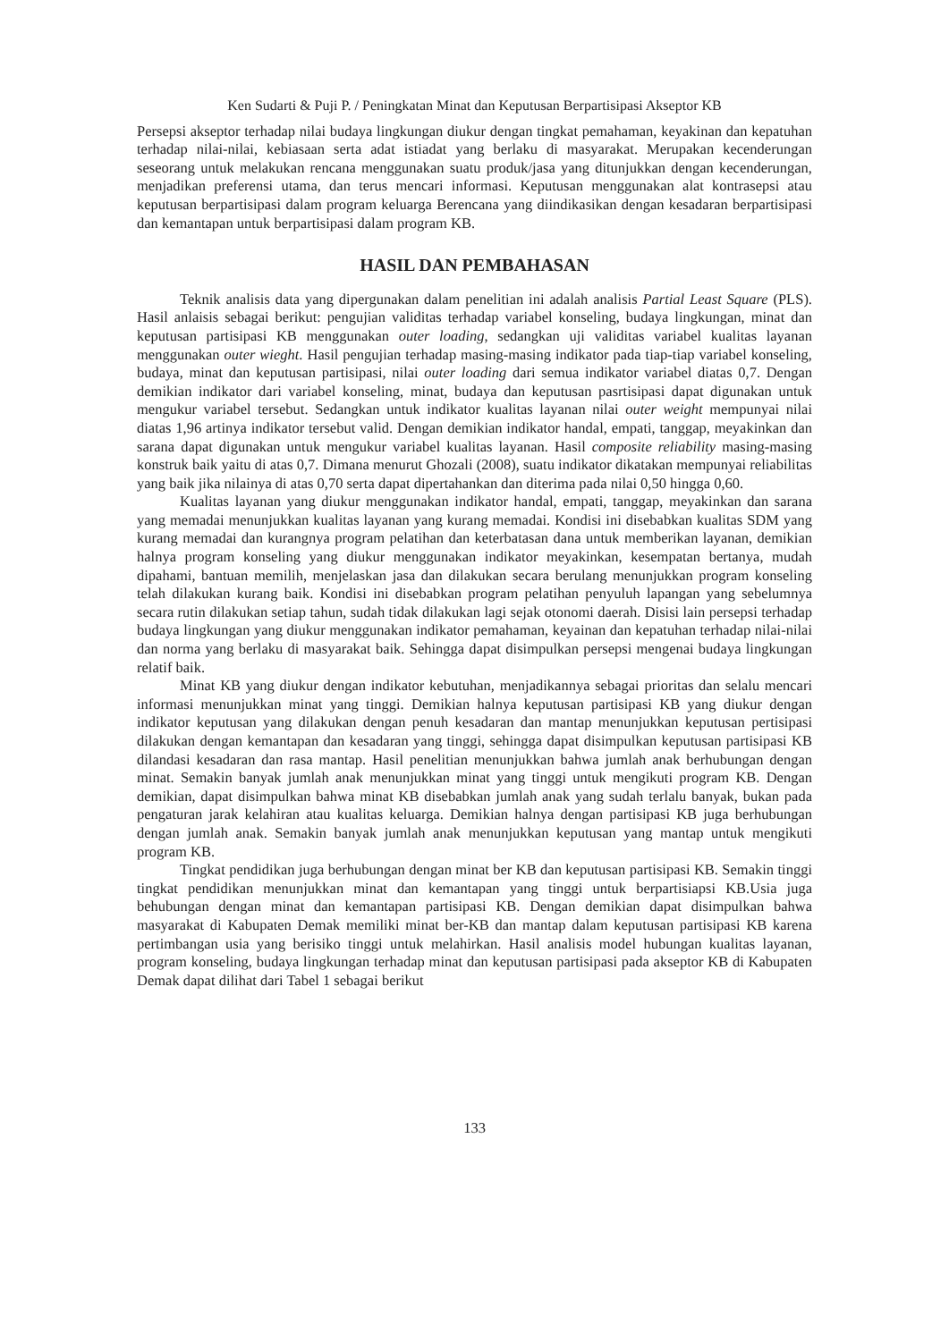Ken Sudarti & Puji P. / Peningkatan Minat dan Keputusan Berpartisipasi Akseptor KB
Persepsi akseptor terhadap nilai budaya lingkungan diukur dengan tingkat pemahaman, keyakinan dan kepatuhan terhadap nilai-nilai, kebiasaan serta adat istiadat yang berlaku di masyarakat. Merupakan kecenderungan seseorang untuk melakukan rencana menggunakan suatu produk/jasa yang ditunjukkan dengan kecenderungan, menjadikan preferensi utama, dan terus mencari informasi. Keputusan menggunakan alat kontrasepsi atau keputusan berpartisipasi dalam program keluarga Berencana yang diindikasikan dengan kesadaran berpartisipasi dan kemantapan untuk berpartisipasi dalam program KB.
HASIL DAN PEMBAHASAN
Teknik analisis data yang dipergunakan dalam penelitian ini adalah analisis Partial Least Square (PLS). Hasil anlaisis sebagai berikut: pengujian validitas terhadap variabel konseling, budaya lingkungan, minat dan keputusan partisipasi KB menggunakan outer loading, sedangkan uji validitas variabel kualitas layanan menggunakan outer wieght. Hasil pengujian terhadap masing-masing indikator pada tiap-tiap variabel konseling, budaya, minat dan keputusan partisipasi, nilai outer loading dari semua indikator variabel diatas 0,7. Dengan demikian indikator dari variabel konseling, minat, budaya dan keputusan pasrtisipasi dapat digunakan untuk mengukur variabel tersebut. Sedangkan untuk indikator kualitas layanan nilai outer weight mempunyai nilai diatas 1,96 artinya indikator tersebut valid. Dengan demikian indikator handal, empati, tanggap, meyakinkan dan sarana dapat digunakan untuk mengukur variabel kualitas layanan. Hasil composite reliability masing-masing konstruk baik yaitu di atas 0,7. Dimana menurut Ghozali (2008), suatu indikator dikatakan mempunyai reliabilitas yang baik jika nilainya di atas 0,70 serta dapat dipertahankan dan diterima pada nilai 0,50 hingga 0,60.
Kualitas layanan yang diukur menggunakan indikator handal, empati, tanggap, meyakinkan dan sarana yang memadai menunjukkan kualitas layanan yang kurang memadai. Kondisi ini disebabkan kualitas SDM yang kurang memadai dan kurangnya program pelatihan dan keterbatasan dana untuk memberikan layanan, demikian halnya program konseling yang diukur menggunakan indikator meyakinkan, kesempatan bertanya, mudah dipahami, bantuan memilih, menjelaskan jasa dan dilakukan secara berulang menunjukkan program konseling telah dilakukan kurang baik. Kondisi ini disebabkan program pelatihan penyuluh lapangan yang sebelumnya secara rutin dilakukan setiap tahun, sudah tidak dilakukan lagi sejak otonomi daerah. Disisi lain persepsi terhadap budaya lingkungan yang diukur menggunakan indikator pemahaman, keyainan dan kepatuhan terhadap nilai-nilai dan norma yang berlaku di masyarakat baik. Sehingga dapat disimpulkan persepsi mengenai budaya lingkungan relatif baik.
Minat KB yang diukur dengan indikator kebutuhan, menjadikannya sebagai prioritas dan selalu mencari informasi menunjukkan minat yang tinggi. Demikian halnya keputusan partisipasi KB yang diukur dengan indikator keputusan yang dilakukan dengan penuh kesadaran dan mantap menunjukkan keputusan pertisipasi dilakukan dengan kemantapan dan kesadaran yang tinggi, sehingga dapat disimpulkan keputusan partisipasi KB dilandasi kesadaran dan rasa mantap. Hasil penelitian menunjukkan bahwa jumlah anak berhubungan dengan minat. Semakin banyak jumlah anak menunjukkan minat yang tinggi untuk mengikuti program KB. Dengan demikian, dapat disimpulkan bahwa minat KB disebabkan jumlah anak yang sudah terlalu banyak, bukan pada pengaturan jarak kelahiran atau kualitas keluarga. Demikian halnya dengan partisipasi KB juga berhubungan dengan jumlah anak. Semakin banyak jumlah anak menunjukkan keputusan yang mantap untuk mengikuti program KB.
Tingkat pendidikan juga berhubungan dengan minat ber KB dan keputusan partisipasi KB. Semakin tinggi tingkat pendidikan menunjukkan minat dan kemantapan yang tinggi untuk berpartisiapsi KB.Usia juga behubungan dengan minat dan kemantapan partisipasi KB. Dengan demikian dapat disimpulkan bahwa masyarakat di Kabupaten Demak memiliki minat ber-KB dan mantap dalam keputusan partisipasi KB karena pertimbangan usia yang berisiko tinggi untuk melahirkan. Hasil analisis model hubungan kualitas layanan, program konseling, budaya lingkungan terhadap minat dan keputusan partisipasi pada akseptor KB di Kabupaten Demak dapat dilihat dari Tabel 1 sebagai berikut
133